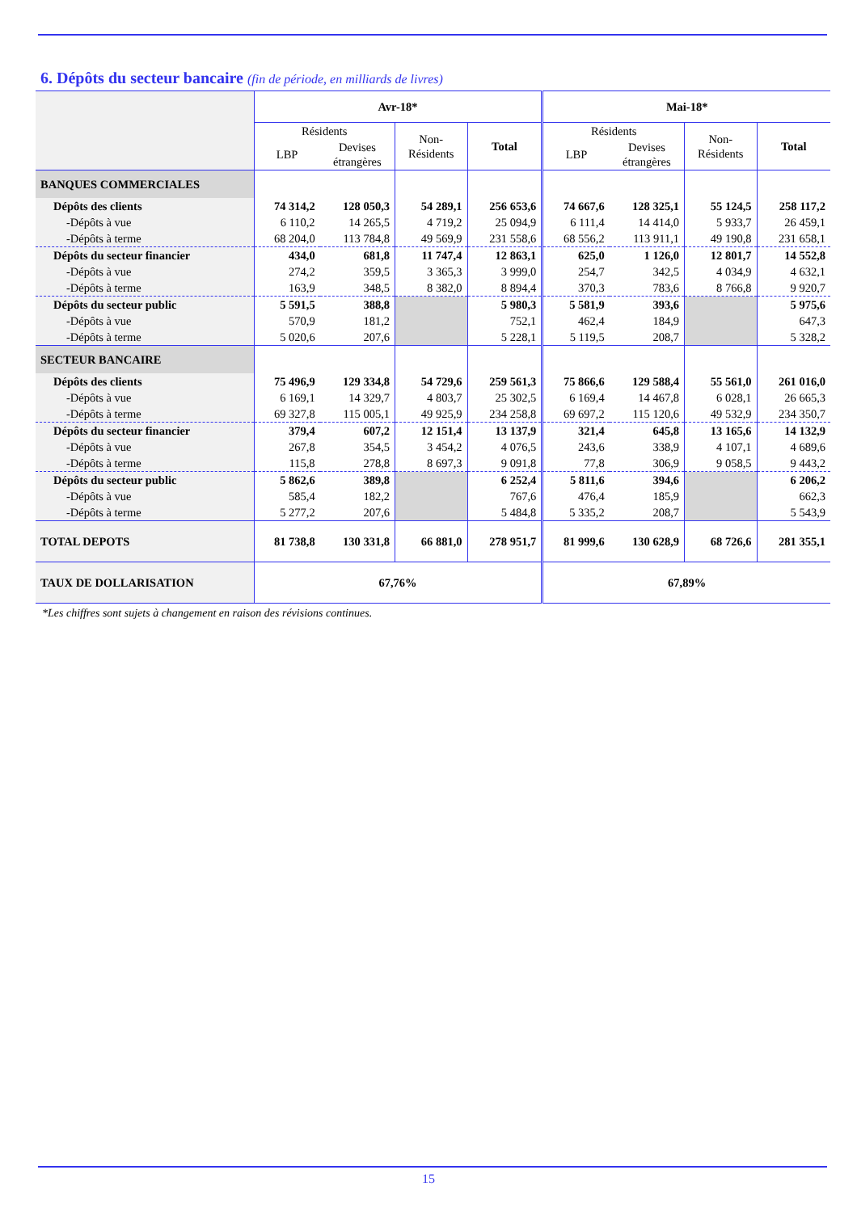6. Dépôts du secteur bancaire (fin de période, en milliards de livres)
| | Avr-18* | | | | Mai-18* | | | |
| --- | --- | --- | --- | --- | --- | --- | --- | --- |
| | Résidents | | Non- Résidents | Total | Résidents | | Non- Résidents | Total |
| | LBP | Devises étrangères | | | LBP | Devises étrangères | | |
| BANQUES COMMERCIALES | | | | | | | | |
| Dépôts des clients | 74 314,2 | 128 050,3 | 54 289,1 | 256 653,6 | 74 667,6 | 128 325,1 | 55 124,5 | 258 117,2 |
| -Dépôts à vue | 6 110,2 | 14 265,5 | 4 719,2 | 25 094,9 | 6 111,4 | 14 414,0 | 5 933,7 | 26 459,1 |
| -Dépôts à terme | 68 204,0 | 113 784,8 | 49 569,9 | 231 558,6 | 68 556,2 | 113 911,1 | 49 190,8 | 231 658,1 |
| Dépôts du secteur financier | 434,0 | 681,8 | 11 747,4 | 12 863,1 | 625,0 | 1 126,0 | 12 801,7 | 14 552,8 |
| -Dépôts à vue | 274,2 | 359,5 | 3 365,3 | 3 999,0 | 254,7 | 342,5 | 4 034,9 | 4 632,1 |
| -Dépôts à terme | 163,9 | 348,5 | 8 382,0 | 8 894,4 | 370,3 | 783,6 | 8 766,8 | 9 920,7 |
| Dépôts du secteur public | 5 591,5 | 388,8 | | 5 980,3 | 5 581,9 | 393,6 | | 5 975,6 |
| -Dépôts à vue | 570,9 | 181,2 | | 752,1 | 462,4 | 184,9 | | 647,3 |
| -Dépôts à terme | 5 020,6 | 207,6 | | 5 228,1 | 5 119,5 | 208,7 | | 5 328,2 |
| SECTEUR BANCAIRE | | | | | | | | |
| Dépôts des clients | 75 496,9 | 129 334,8 | 54 729,6 | 259 561,3 | 75 866,6 | 129 588,4 | 55 561,0 | 261 016,0 |
| -Dépôts à vue | 6 169,1 | 14 329,7 | 4 803,7 | 25 302,5 | 6 169,4 | 14 467,8 | 6 028,1 | 26 665,3 |
| -Dépôts à terme | 69 327,8 | 115 005,1 | 49 925,9 | 234 258,8 | 69 697,2 | 115 120,6 | 49 532,9 | 234 350,7 |
| Dépôts du secteur financier | 379,4 | 607,2 | 12 151,4 | 13 137,9 | 321,4 | 645,8 | 13 165,6 | 14 132,9 |
| -Dépôts à vue | 267,8 | 354,5 | 3 454,2 | 4 076,5 | 243,6 | 338,9 | 4 107,1 | 4 689,6 |
| -Dépôts à terme | 115,8 | 278,8 | 8 697,3 | 9 091,8 | 77,8 | 306,9 | 9 058,5 | 9 443,2 |
| Dépôts du secteur public | 5 862,6 | 389,8 | | 6 252,4 | 5 811,6 | 394,6 | | 6 206,2 |
| -Dépôts à vue | 585,4 | 182,2 | | 767,6 | 476,4 | 185,9 | | 662,3 |
| -Dépôts à terme | 5 277,2 | 207,6 | | 5 484,8 | 5 335,2 | 208,7 | | 5 543,9 |
| TOTAL DEPOTS | 81 738,8 | 130 331,8 | 66 881,0 | 278 951,7 | 81 999,6 | 130 628,9 | 68 726,6 | 281 355,1 |
| TAUX DE DOLLARISATION | 67,76% | | | | 67,89% | | | |
*Les chiffres sont sujets à changement en raison des révisions continues.
15